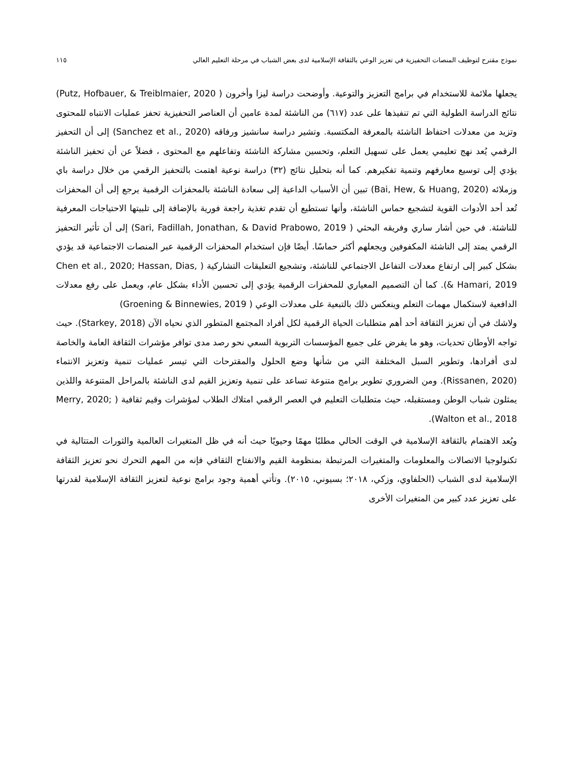نموذج مقترح لتوظيف المنصات التحفيزية في تعزيز الوعي بالثقافة الإسلامية لدى بعض الشباب في مرحلة التعليم العالي ١١٥
يجعلها ملائمة للاستخدام في برامج التعزيز والتوعية. وأوضحت دراسة ليزا وأخرون ( Putz, Hofbauer, & Treiblmaier, 2020) نتائج الدراسة الطولية التي تم تنفيذها على عدد (٦١٧) من الناشئة لمدة عامين أن العناصر التحفيزية تحفز عمليات الانتباه للمحتوى وتزيد من معدلات احتفاظ الناشئة بالمعرفة المكتسبة. وتشير دراسة سانشيز ورفاقه (Sanchez et al., 2020) إلى أن التحفيز الرقمي يُعد نهج تعليمي يعمل على تسهيل التعلم، وتحسين مشاركة الناشئة وتفاعلهم مع المحتوى ، فضلاً عن أن تحفيز الناشئة يؤدي إلى توسيع معارفهم وتنمية تفكيرهم. كما أنه بتحليل نتائج (٣٢) دراسة نوعية اهتمت بالتحفيز الرقمي من خلال دراسة باي وزملائه (Bai, Hew, & Huang, 2020) تبين أن الأسباب الداعية إلى سعادة الناشئة بالمحفزات الرقمية يرجع إلى أن المحفزات تُعد أحد الأدوات القوية لتشجيع حماس الناشئة، وأنها تستطيع أن تقدم تغذية راجعة فورية بالإضافة إلى تلبيتها الاحتياجات المعرفية للناشئة. في حين أشار ساري وفريقه البحثي ( Sari, Fadillah, Jonathan, & David Prabowo, 2019) إلى أن تأثير التحفيز الرقمي يمتد إلى الناشئة المكفوفين ويجعلهم أكثر حماسًا. أيضًا فإن استخدام المحفزات الرقمية عبر المنصات الاجتماعية قد يؤدي بشكل كبير إلى ارتفاع معدلات التفاعل الاجتماعي للناشئة، وتشجيع التعليقات التشاركية ( Chen et al., 2020; Hassan, Dias, & Hamari, 2019). كما أن التصميم المعياري للمحفزات الرقمية يؤدي إلى تحسين الأداء بشكل عام، ويعمل على رفع معدلات الدافعية لاستكمال مهمات التعلم وينعكس ذلك بالتبعية على معدلات الوعي ( Groening & Binnewies, 2019)
ولاشك في أن تعزيز الثقافة أحد أهم متطلبات الحياة الرقمية لكل أفراد المجتمع المتطور الذي نحياه الآن (Starkey, 2018). حيث تواجه الأوطان تحديات، وهو ما يفرض على جميع المؤسسات التربوية السعي نحو رصد مدى توافر مؤشرات الثقافة العامة والخاصة لدى أفرادها، وتطوير السبل المختلفة التي من شأنها وضع الحلول والمقترحات التي تيسر عمليات تنمية وتعزيز الانتماء (Rissanen, 2020). ومن الضروري تطوير برامج متنوعة تساعد على تنمية وتعزيز القيم لدى الناشئة بالمراحل المتنوعة واللذين يمثلون شباب الوطن ومستقبله، حيث متطلبات التعليم في العصر الرقمي امتلاك الطلاب لمؤشرات وقيم ثقافية ( Merry, 2020; Walton et al., 2018).
ويُعد الاهتمام بالثقافة الإسلامية في الوقت الحالي مطلبًا مهمًا وحيويًا حيث أنه في ظل المتغيرات العالمية والثورات المتتالية في تكنولوجيا الاتصالات والمعلومات والمتغيرات المرتبطة بمنظومة القيم والانفتاح الثقافي فإنه من المهم التحرك نحو تعزيز الثقافة الإسلامية لدى الشباب (الحلفاوي، وزكي، ٢٠١٨؛ بسيوني، ٢٠١٥). وتأتي أهمية وجود برامج نوعية لتعزيز الثقافة الإسلامية لقدرتها على تعزيز عدد كبير من المتغيرات الأخرى